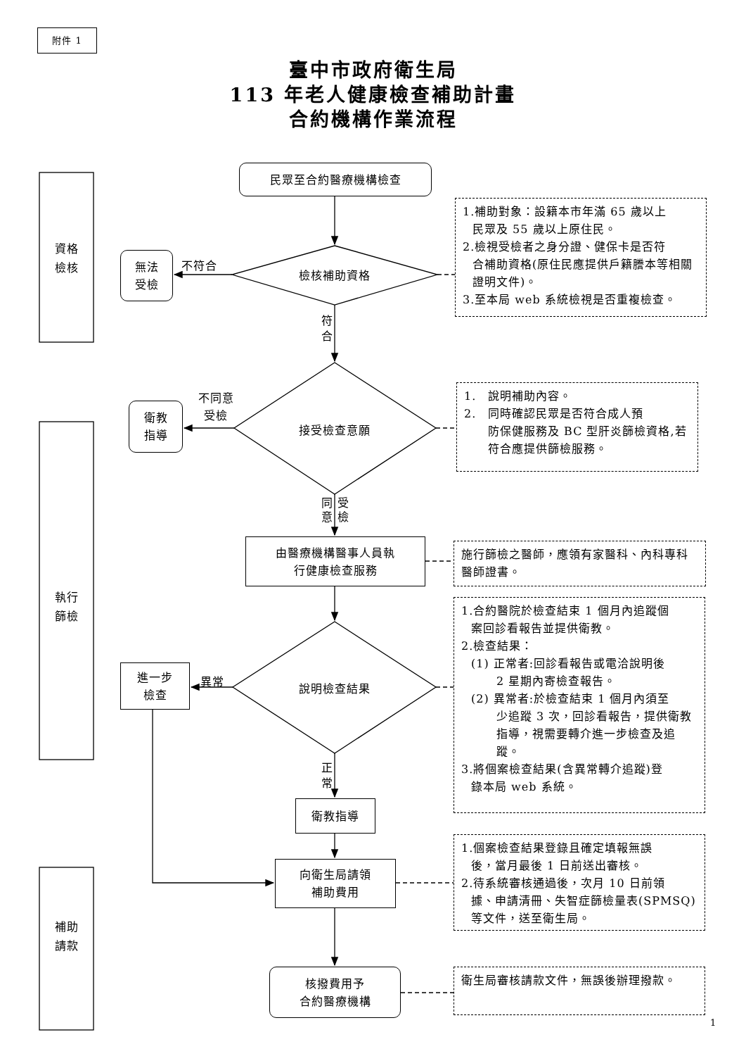附件 1
臺中市政府衛生局
113 年老人健康檢查補助計畫
合約機構作業流程
民眾至合約醫療機構檢查
資格
檢核
無法
受檢
不符合
檢核補助資格
1.補助對象：設籍本市年滿 65 歲以上
民眾及 55 歲以上原住民。
2.檢視受檢者之身分證、健保卡是否符
合補助資格(原住民應提供戶籍謄本等相關證明文件)。
3.至本局 web 系統檢視是否重複檢查。
符
合
不同意
受檢
衛教
指導
接受檢查意願
1.　說明補助內容。
2.　同時確認民眾是否符合成人預
防保健服務及 BC 型肝炎篩檢資格,若符合應提供篩檢服務。
同 受
意 檢
由醫療機構醫事人員執
行健康檢查服務
施行篩檢之醫師，應領有家醫科、內科專科醫師證書。
執行
篩檢
進一步
檢查
異常
說明檢查結果
正
常
衛教指導
1.合約醫院於檢查結束 1 個月內追蹤個
案回診看報告並提供衛教。
2.檢查結果：
(1) 正常者:回診看報告或電洽說明後
2 星期內寄檢查報告。
(2) 異常者:於檢查結束 1 個月內須至
少追蹤 3 次，回診看報告，提供衛教指導，視需要轉介進一步檢查及追蹤。
3.將個案檢查結果(含異常轉介追蹤)登
錄本局 web 系統。
向衛生局請領
補助費用
1.個案檢查結果登錄且確定填報無誤
後，當月最後 1 日前送出審核。
2.待系統審核通過後，次月 10 日前領
據、申請清冊、失智症篩檢量表(SPMSQ)等文件，送至衛生局。
補助
請款
核撥費用予
合約醫療機構
衛生局審核請款文件，無誤後辦理撥款。
1